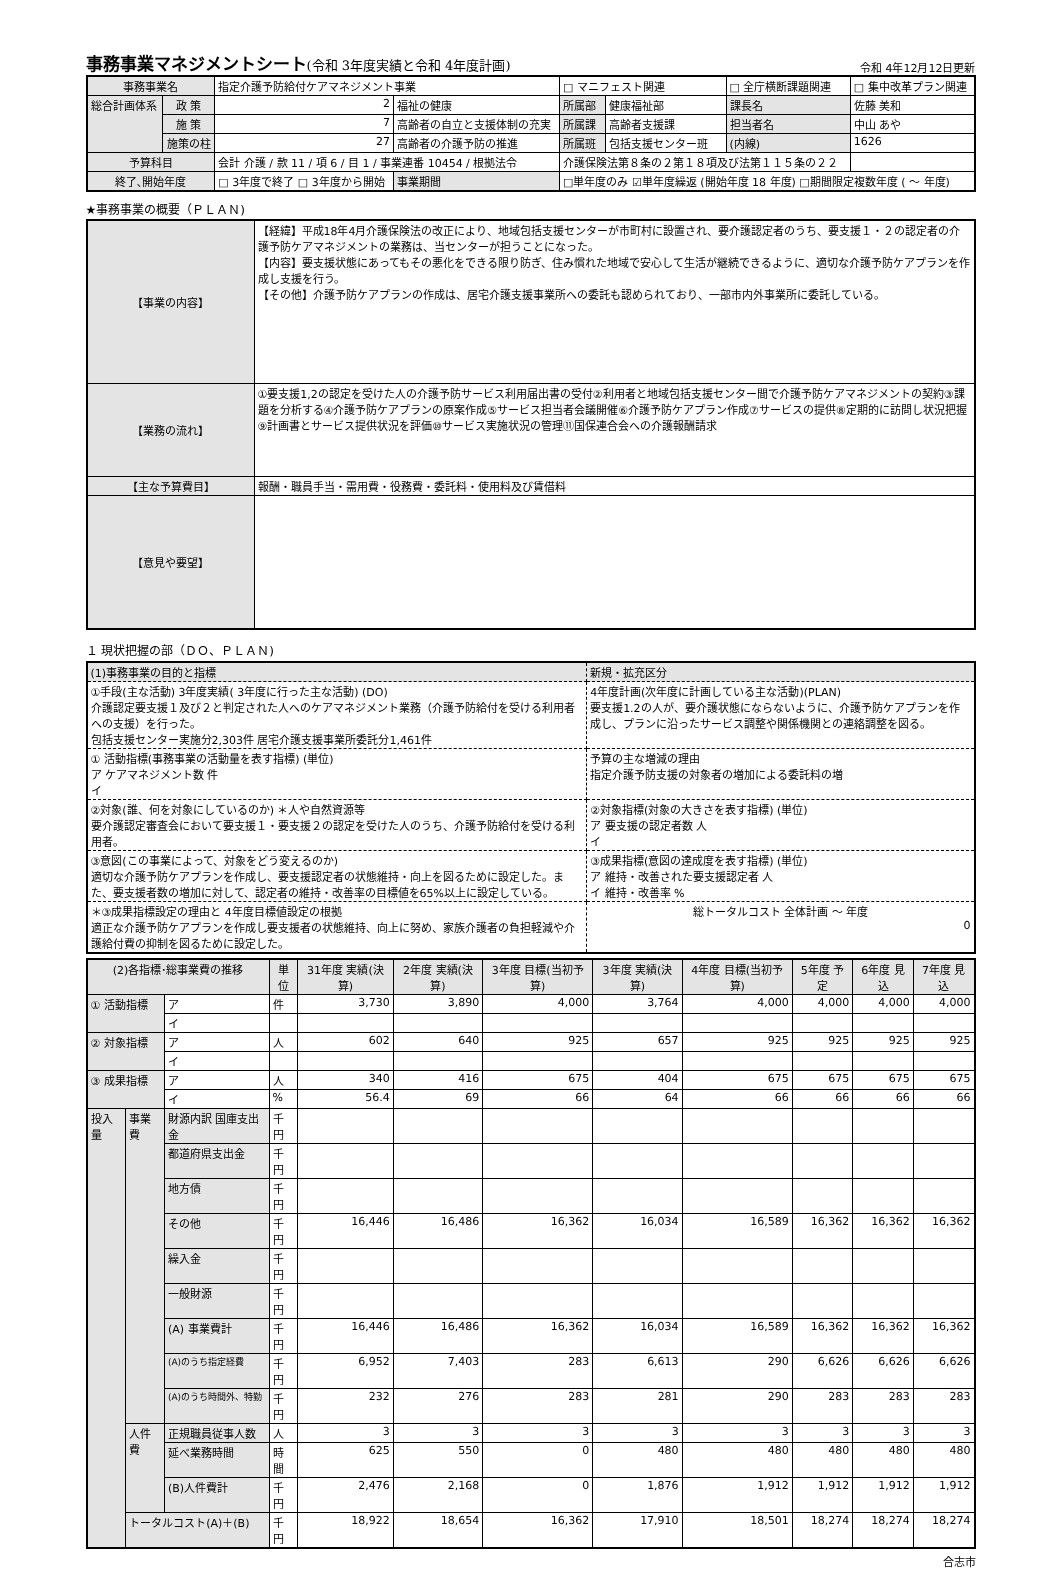事務事業マネジメントシート(令和 3年度実績と令和 4年度計画)
令和 4年12月12日更新
| 事務事業名 | | 指定介護予防給付ケアマネジメント事業 | | | □ マニフェスト関連 | | □ 全庁横断課題関連 | | □ 集中改革プラン関連 |
| 総合計画体系 | 政 策 | 2 | 福祉の健康 | | 所属部 | 健康福祉部 | 課長名 | 佐藤 美和 | |
| | 施 策 | 7 | 高齢者の自立と支援体制の充実 | | 所属課 | 高齢者支援課 | 担当者名 | 中山 あや | |
| | 施策の柱 | 27 | 高齢者の介護予防の推進 | | 所属班 | 包括支援センター班 | (内線) | 1626 | |
| 予算科目 | | 会計 介護 / 款 11 / 項 6 / 目 1 / 事業連番 10454 / 根拠法令 | | | 介護保険法第８条の２第１８項及び法第１１５条の２２ | | | | |
| 終了､開始年度 | | □ 3年度で終了 □ 3年度から開始 | | 事業期間 | □単年度のみ ☑単年度繰返 (開始年度 18 年度) □期間限定複数年度 ( ～ 年度) | | | | |
★事務事業の概要（ＰＬＡＮ)
| 【事業の内容】 | 【経緯】平成18年4月介護保険法の改正により、地域包括支援センターが市町村に設置され、要介護認定者のうち、要支援１・２の認定者の介護予防ケアマネジメントの業務は、当センターが担うことになった。 【内容】要支援状態にあってもその悪化をできる限り防ぎ、住み慣れた地域で安心して生活が継続できるように、適切な介護予防ケアプランを作成し支援を行う。 【その他】介護予防ケアプランの作成は、居宅介護支援事業所への委託も認められており、一部市内外事業所に委託している。 |
| 【業務の流れ】 | ①要支援1,2の認定を受けた人の介護予防サービス利用届出書の受付②利用者と地域包括支援センター間で介護予防ケアマネジメントの契約③課題を分析する④介護予防ケアプランの原案作成⑤サービス担当者会議開催⑥介護予防ケアプラン作成⑦サービスの提供⑧定期的に訪問し状況把握⑨計画書とサービス提供状況を評価⑩サービス実施状況の管理⑪国保連合会への介護報酬請求 |
| 【主な予算費目】 | 報酬・職員手当・需用費・役務費・委託料・使用料及び賃借料 |
| 【意見や要望】 | |
１ 現状把握の部（ＤＯ、ＰＬＡＮ)
| (1)事務事業の目的と指標 | 新規・拡充区分 |
| ①手段(主な活動) 3年度実績( 3年度に行った主な活動) (DO) 介護認定要支援１及び２と判定された人へのケアマネジメント業務（介護予防給付を受ける利用者への支援）を行った。 包括支援センター実施分2,303件 居宅介護支援事業所委託分1,461件 | 4年度計画(次年度に計画している主な活動)(PLAN) 要支援1.2の人が、要介護状態にならないように、介護予防ケアプランを作成し、プランに沿ったサービス調整や関係機関との連絡調整を図る。 |
| ① 活動指標(事務事業の活動量を表す指標) (単位) ア ケアマネジメント数 件 イ | 予算の主な増減の理由 指定介護予防支援の対象者の増加による委託料の増 |
| ②対象(誰、何を対象にしているのか) ＊人や自然資源等 要介護認定審査会において要支援１・要支援２の認定を受けた人のうち、介護予防給付を受ける利用者。 | ②対象指標(対象の大きさを表す指標) (単位) ア 要支援の認定者数 人 イ |
| ③意図(この事業によって、対象をどう変えるのか) 適切な介護予防ケアプランを作成し、要支援認定者の状態維持・向上を図るために設定した。また、要支援者数の増加に対して、認定者の維持・改善率の目標値を65%以上に設定している。 | ③成果指標(意図の達成度を表す指標) (単位) ア 維持・改善された要支援認定者 人 イ 維持・改善率 % |
| ＊③成果指標設定の理由と 4年度目標値設定の根拠 適正な介護予防ケアプランを作成し要支援者の状態維持、向上に努め、家族介護者の負担軽減や介護給付費の抑制を図るために設定した。 | 総トータルコスト 全体計画 ～ 年度 0 |
| (2)各指標･総事業費の推移 | | | 単位 | 31年度 実績(決算) | 2年度 実績(決算) | 3年度 目標(当初予算) | 3年度 実績(決算) | 4年度 目標(当初予算) | 5年度 予定 | 6年度 見込 | 7年度 見込 |
| --- | --- | --- | --- | --- | --- | --- | --- | --- | --- | --- | --- |
| ① 活動指標 | | ア | 件 | 3,730 | 3,890 | 4,000 | 3,764 | 4,000 | 4,000 | 4,000 | 4,000 |
| | | イ | | | | | | | | | |
| ② 対象指標 | | ア | 人 | 602 | 640 | 925 | 657 | 925 | 925 | 925 | 925 |
| | | イ | | | | | | | | | |
| ③ 成果指標 | | ア | 人 | 340 | 416 | 675 | 404 | 675 | 675 | 675 | 675 |
| | | イ | % | 56.4 | 69 | 66 | 64 | 66 | 66 | 66 | 66 |
| 投入量 | 事業費 | 財源内訳 国庫支出金 | 千円 | | | | | | | | |
| | | 都道府県支出金 | 千円 | | | | | | | | |
| | | 地方債 | 千円 | | | | | | | | |
| | | その他 | 千円 | 16,446 | 16,486 | 16,362 | 16,034 | 16,589 | 16,362 | 16,362 | 16,362 |
| | | 繰入金 | 千円 | | | | | | | | |
| | | 一般財源 | 千円 | | | | | | | | |
| | | (A) 事業費計 | 千円 | 16,446 | 16,486 | 16,362 | 16,034 | 16,589 | 16,362 | 16,362 | 16,362 |
| | | (A)のうち指定経費 | 千円 | 6,952 | 7,403 | 283 | 6,613 | 290 | 6,626 | 6,626 | 6,626 |
| | | (A)のうち時間外、特勤 | 千円 | 232 | 276 | 283 | 281 | 290 | 283 | 283 | 283 |
| | 人件費 | 正規職員従事人数 | 人 | 3 | 3 | 3 | 3 | 3 | 3 | 3 | 3 |
| | | 延べ業務時間 | 時間 | 625 | 550 | 0 | 480 | 480 | 480 | 480 | 480 |
| | | (B)人件費計 | 千円 | 2,476 | 2,168 | 0 | 1,876 | 1,912 | 1,912 | 1,912 | 1,912 |
| | トータルコスト(A)＋(B) | | 千円 | 18,922 | 18,654 | 16,362 | 17,910 | 18,501 | 18,274 | 18,274 | 18,274 |
合志市